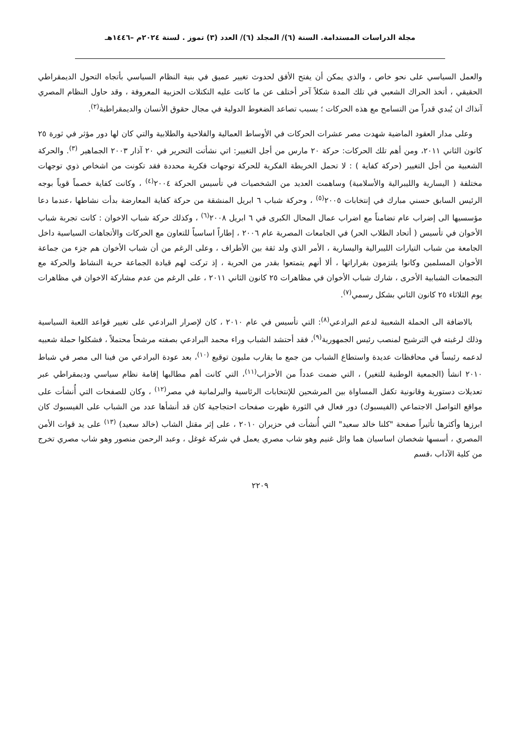مجلة الدراسات المستدامة. السنة (٦)/ المجلد (٦)/ العدد (٣) تموز . لسنة ٢٠٢٤م –١٤٤٦هـ
والعمل السياسي على نحو خاص ، والذي يمكن أن يفتح الأفق لحدوث تغيير عميق في بنية النظام السياسي بأتجاه التحول الديمقراطي الحقيقي ، أتخذ الحراك الشعبي في تلك المدة شكلاً آخر أختلف عن ما كانت عليه التكتلات الحزبية المعروفة ، وقد حاول النظام المصري آنذاك ان يُبدي قدراً من التسامح مع هذه الحركات ؛ بسبب تصاعد الضغوط الدولية في مجال حقوق الأنسان والديمقراطية<sup>(٢)</sup>.
وعلى مدار العقود الماضية شهدت مصر عشرات الحركات في الأوساط العمالية والفلاحية والطلابية والتي كان لها دور مؤثر في ثورة ٢٥ كانون الثاني ٢٠١١، ومن أهم تلك الحركات: حركة ٢٠ مارس من أجل التغيير: اتي نشأتت التحرير في ٢٠ آذار ٢٠٠٣ الجماهير <sup>(٣)</sup>. والحركة الشعبية من أجل التغيير (حركة كفاية ) : لا تحمل الخريطة الفكرية للحركة توجهات فكرية محددة فقد تكونت من اشخاص ذوي توجهات مختلفة ( اليسارية والليبرالية والأسلامية) وساهمت العديد من الشخصيات في تأسيس الحركة ٢٠٠٤<sup>(٤)</sup> ، وكانت كفاية خصماً قوياً بوجه الرئيس السابق حسني مبارك في إنتخابات ٢٠٠٥<sup>(٥)</sup> ، وحركة شباب ٦ ابريل المنشقة من حركة كفاية المعارضة بدأت نشاطها ،عندما دعا مؤسسيها الى إضراب عام تضامناً مع اضراب عمال المحال الكبرى في ٦ ابريل ٢٠٠٨<sup>(٦)</sup> ، وكذلك حركة شباب الاخوان : كانت تجربة شباب الأخوان في تأسيس ( أتحاد الطلاب الحر) في الجامعات المصرية عام ٢٠٠٦ ، إطاراً اساسياً للتعاون مع الحركات والأتجاهات السياسية داخل الجامعة من شباب التيارات الليبرالية واليسارية ، الأمر الذي ولد ثقة بين الأطراف ، وعلى الرغم من أن شباب الأخوان هم جزء من جماعة الأخوان المسلمين وكانوا يلتزمون بقراراتها ، ألا أنهم يتمتعوا بقدر من الحرية ، إذ تركت لهم قيادة الجماعة حرية النشاط والحركة مع التجمعات الشبابية الأخرى ، شارك شباب الأخوان في مظاهرات ٢٥ كانون الثاني ٢٠١١ ، على الرغم من عدم مشاركة الاخوان في مظاهرات يوم الثلاثاء ٢٥ كانون الثاني بشكل رسمي<sup>(٧)</sup>.
بالاضافة الى الحملة الشعبية لدعم البرادعي<sup>(٨)</sup>: التي تأسيس في عام ٢٠١٠ ، كان لإصرار البرادعي على تغيير قواعد اللعبة السياسية وذلك لرغبته في الترشيح لمنصب رئيس الجمهورية<sup>(٩)</sup>، فقد أحتشد الشباب وراء محمد البرادعي بصفته مرشحاً محتملاً ، فشكلوا حملة شعبيه لدعمه رئيساً في محافظات عديدة واستطاع الشباب من جمع ما يقارب مليون توقيع <sup>(١٠)</sup>، بعد عودة البرادعي من فينا الى مصر في شباط ٢٠١٠ انشأ (الجمعية الوطنية للتغير) ، التي ضمت عدداً من الأحزاب<sup>(١١)</sup>، التي كانت أهم مطالبها إقامة نظام سياسي وديمقراطي عبر تعديلات دستورية وقانونية تكفل المساواة بين المرشحين للإنتخابات الرئاسية والبرلمانية في مصر<sup>(١٢)</sup> ، وكان للصفحات التي أُنشأت على مواقع التواصل الاجتماعي (الفيسبوك) دور فعال في الثورة ظهرت صفحات احتجاجية كان قد أنشأها عدد من الشباب على الفيسبوك كان ابرزها وأكثرها تأثيراً صفحة "كلنا خالد سعيد" التي أُنشأت في حزيران ٢٠١٠ ، على إثر مقتل الشاب (خالد سعيد) <sup>(١٣)</sup> على يد قوات الأمن المصري ، أسسها شخصان اساسيان هما وائل غنيم وهو شاب مصري يعمل في شركة غوغل ، وعبد الرحمن منصور وهو شاب مصري تخرج من كلية الآداب ،قسم
٢٢٠٩